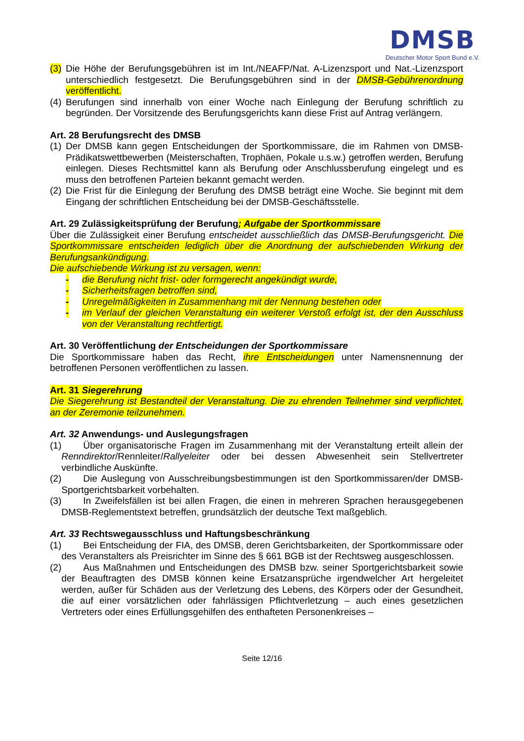DMSB
Deutscher Motor Sport Bund e.V.
(3) Die Höhe der Berufungsgebühren ist im Int./NEAFP/Nat. A-Lizenzsport und Nat.-Lizenzsport unterschiedlich festgesetzt. Die Berufungsgebühren sind in der DMSB-Gebührenordnung veröffentlicht.
(4) Berufungen sind innerhalb von einer Woche nach Einlegung der Berufung schriftlich zu begründen. Der Vorsitzende des Berufungsgerichts kann diese Frist auf Antrag verlängern.
Art. 28 Berufungsrecht des DMSB
(1) Der DMSB kann gegen Entscheidungen der Sportkommissare, die im Rahmen von DMSB-Prädikatswettbewerben (Meisterschaften, Trophäen, Pokale u.s.w.) getroffen werden, Berufung einlegen. Dieses Rechtsmittel kann als Berufung oder Anschlussberufung eingelegt und es muss den betroffenen Parteien bekannt gemacht werden.
(2) Die Frist für die Einlegung der Berufung des DMSB beträgt eine Woche. Sie beginnt mit dem Eingang der schriftlichen Entscheidung bei der DMSB-Geschäftsstelle.
Art. 29 Zulässigkeitsprüfung der Berufung; Aufgabe der Sportkommissare
Über die Zulässigkeit einer Berufung entscheidet ausschließlich das DMSB-Berufungsgericht. Die Sportkommissare entscheiden lediglich über die Anordnung der aufschiebenden Wirkung der Berufungsankündigung.
Die aufschiebende Wirkung ist zu versagen, wenn:
- die Berufung nicht frist- oder formgerecht angekündigt wurde,
- Sicherheitsfragen betroffen sind,
- Unregelmäßigkeiten in Zusammenhang mit der Nennung bestehen oder
- im Verlauf der gleichen Veranstaltung ein weiterer Verstoß erfolgt ist, der den Ausschluss von der Veranstaltung rechtfertigt.
Art. 30 Veröffentlichung der Entscheidungen der Sportkommissare
Die Sportkommissare haben das Recht, ihre Entscheidungen unter Namensnennung der betroffenen Personen veröffentlichen zu lassen.
Art. 31 Siegerehrung
Die Siegerehrung ist Bestandteil der Veranstaltung. Die zu ehrenden Teilnehmer sind verpflichtet, an der Zeremonie teilzunehmen.
Art. 32 Anwendungs- und Auslegungsfragen
(1) Über organisatorische Fragen im Zusammenhang mit der Veranstaltung erteilt allein der Renndirektor/Rennleiter/Rallyeleiter oder bei dessen Abwesenheit sein Stellvertreter verbindliche Auskünfte.
(2) Die Auslegung von Ausschreibungsbestimmungen ist den Sportkommissaren/der DMSB-Sportgerichtsbarkeit vorbehalten.
(3) In Zweifelsfällen ist bei allen Fragen, die einen in mehreren Sprachen herausgegebenen DMSB-Reglementstext betreffen, grundsätzlich der deutsche Text maßgeblich.
Art. 33 Rechtswegausschluss und Haftungsbeschränkung
(1) Bei Entscheidung der FIA, des DMSB, deren Gerichtsbarkeiten, der Sportkommissare oder des Veranstalters als Preisrichter im Sinne des § 661 BGB ist der Rechtsweg ausgeschlossen.
(2) Aus Maßnahmen und Entscheidungen des DMSB bzw. seiner Sportgerichtsbarkeit sowie der Beauftragten des DMSB können keine Ersatzansprüche irgendwelcher Art hergeleitet werden, außer für Schäden aus der Verletzung des Lebens, des Körpers oder der Gesundheit, die auf einer vorsätzlichen oder fahrlässigen Pflichtverletzung – auch eines gesetzlichen Vertreters oder eines Erfüllungsgehilfen des enthafteten Personenkreises –
Seite 12/16